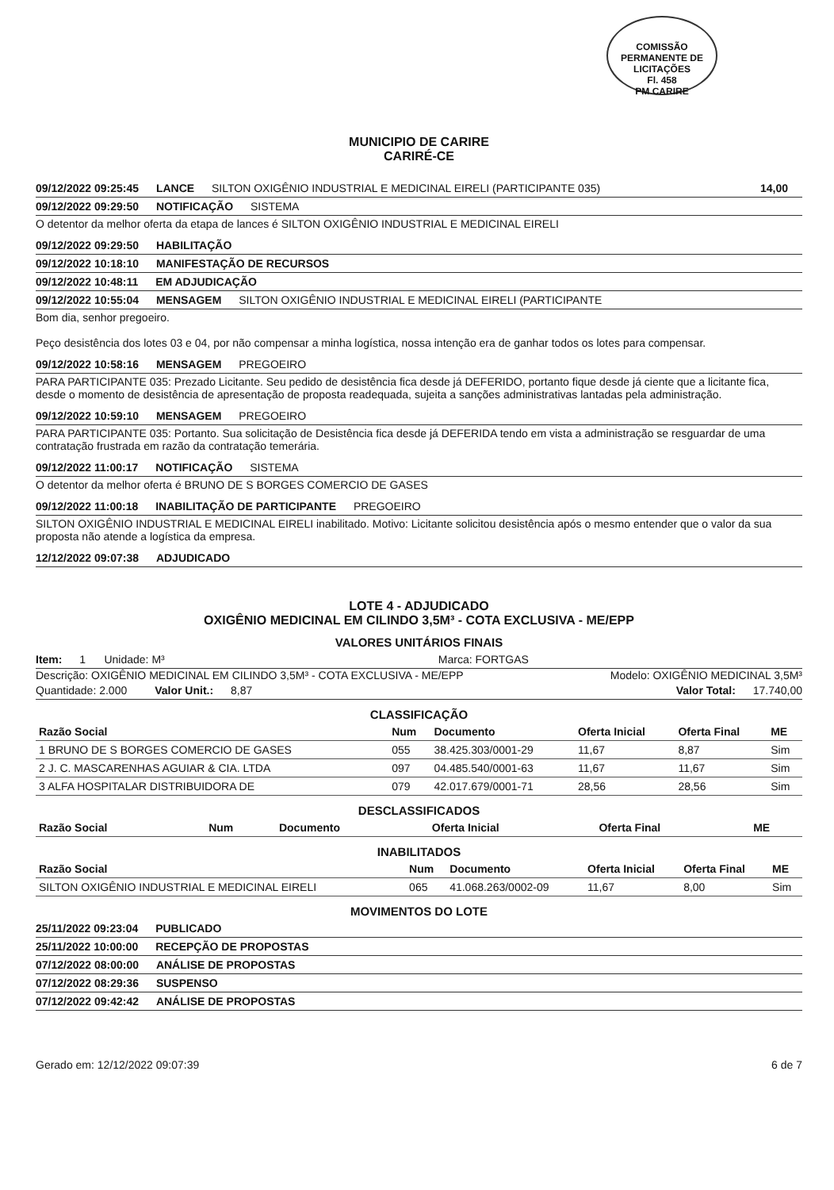COMISSÃO PERMANENTE DE LICITAÇÕES
Fl. 458
PM CARIRE
MUNICIPIO DE CARIRE
CARIRÉ-CE
09/12/2022 09:25:45 LANCE SILTON OXIGÊNIO INDUSTRIAL E MEDICINAL EIRELI (PARTICIPANTE 035) 14,00
09/12/2022 09:29:50 NOTIFICAÇÃO SISTEMA
O detentor da melhor oferta da etapa de lances é SILTON OXIGÊNIO INDUSTRIAL E MEDICINAL EIRELI
09/12/2022 09:29:50 HABILITAÇÃO
09/12/2022 10:18:10 MANIFESTAÇÃO DE RECURSOS
09/12/2022 10:48:11 EM ADJUDICAÇÃO
09/12/2022 10:55:04 MENSAGEM SILTON OXIGÊNIO INDUSTRIAL E MEDICINAL EIRELI (PARTICIPANTE
Bom dia, senhor pregoeiro.
Peço desistência dos lotes 03 e 04, por não compensar a minha logística, nossa intenção era de ganhar todos os lotes para compensar.
09/12/2022 10:58:16 MENSAGEM PREGOEIRO
PARA PARTICIPANTE 035: Prezado Licitante. Seu pedido de desistência fica desde já DEFERIDO, portanto fique desde já ciente que a licitante fica, desde o momento de desistência de apresentação de proposta readequada, sujeita a sanções administrativas lantadas pela administração.
09/12/2022 10:59:10 MENSAGEM PREGOEIRO
PARA PARTICIPANTE 035: Portanto. Sua solicitação de Desistência fica desde já DEFERIDA tendo em vista a administração se resguardar de uma contratação frustrada em razão da contratação temerária.
09/12/2022 11:00:17 NOTIFICAÇÃO SISTEMA
O detentor da melhor oferta é BRUNO DE S BORGES COMERCIO DE GASES
09/12/2022 11:00:18 INABILITAÇÃO DE PARTICIPANTE PREGOEIRO
SILTON OXIGÊNIO INDUSTRIAL E MEDICINAL EIRELI inabilitado. Motivo: Licitante solicitou desistência após o mesmo entender que o valor da sua proposta não atende a logística da empresa.
12/12/2022 09:07:38 ADJUDICADO
LOTE 4 - ADJUDICADO
OXIGÊNIO MEDICINAL EM CILINDO 3,5M³ - COTA EXCLUSIVA - ME/EPP
VALORES UNITÁRIOS FINAIS
Item: 1 Unidade: M³ Marca: FORTGAS
Descrição: OXIGÊNIO MEDICINAL EM CILINDO 3,5M³ - COTA EXCLUSIVA - ME/EPP Modelo: OXIGÊNIO MEDICINAL 3,5M³
Quantidade: 2.000 Valor Unit.: 8,87 Valor Total: 17.740,00
CLASSIFICAÇÃO
| Razão Social | Num | Documento | Oferta Inicial | Oferta Final | ME |
| --- | --- | --- | --- | --- | --- |
| 1 BRUNO DE S BORGES COMERCIO DE GASES | 055 | 38.425.303/0001-29 | 11,67 | 8,87 | Sim |
| 2 J. C. MASCARENHAS AGUIAR & CIA. LTDA | 097 | 04.485.540/0001-63 | 11,67 | 11,67 | Sim |
| 3 ALFA HOSPITALAR DISTRIBUIDORA DE | 079 | 42.017.679/0001-71 | 28,56 | 28,56 | Sim |
DESCLASSIFICADOS
| Razão Social | Num | Documento | Oferta Inicial | Oferta Final | ME |
| --- | --- | --- | --- | --- | --- |
INABILITADOS
| Razão Social | Num | Documento | Oferta Inicial | Oferta Final | ME |
| --- | --- | --- | --- | --- | --- |
| SILTON OXIGÊNIO INDUSTRIAL E MEDICINAL EIRELI | 065 | 41.068.263/0002-09 | 11,67 | 8,00 | Sim |
MOVIMENTOS DO LOTE
25/11/2022 09:23:04 PUBLICADO
25/11/2022 10:00:00 RECEPÇÃO DE PROPOSTAS
07/12/2022 08:00:00 ANÁLISE DE PROPOSTAS
07/12/2022 08:29:36 SUSPENSO
07/12/2022 09:42:42 ANÁLISE DE PROPOSTAS
Gerado em: 12/12/2022 09:07:39 6 de 7